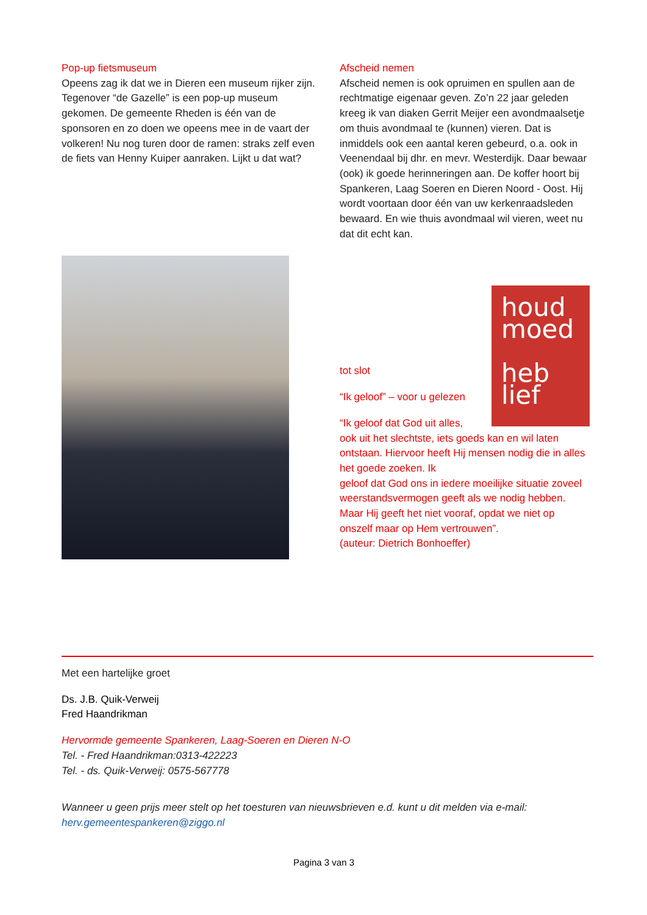Pop-up fietsmuseum
Opeens zag ik dat we in Dieren een museum rijker zijn. Tegenover “de Gazelle” is een pop-up museum gekomen. De gemeente Rheden is één van de sponsoren en zo doen we opeens mee in de vaart der volkeren! Nu nog turen door de ramen: straks zelf even de fiets van Henny Kuiper aanraken. Lijkt u dat wat?
Afscheid nemen
Afscheid nemen is ook opruimen en spullen aan de rechtmatige eigenaar geven. Zo’n 22 jaar geleden kreeg ik van diaken Gerrit Meijer een avondmaalsetje om thuis avondmaal te (kunnen) vieren. Dat is inmiddels ook een aantal keren gebeurd, o.a. ook in Veenendaal bij dhr. en mevr. Westerdijk. Daar bewaar (ook) ik goede herinneringen aan. De koffer hoort bij Spankeren, Laag Soeren en Dieren Noord - Oost. Hij wordt voortaan door één van uw kerkenraadsleden bewaard. En wie thuis avondmaal wil vieren, weet nu dat dit echt kan.
houd
moed
heb
lief
tot slot
“Ik geloof” – voor u gelezen
“Ik geloof dat God uit alles,
ook uit het slechtste, iets goeds kan en wil laten ontstaan. Hiervoor heeft Hij mensen nodig die in alles het goede zoeken. Ik
geloof dat God ons in iedere moeilijke situatie zoveel weerstandsvermogen geeft als we nodig hebben. Maar Hij geeft het niet vooraf, opdat we niet op onszelf maar op Hem vertrouwen”.
(auteur: Dietrich Bonhoeffer)
Met een hartelijke groet
Ds. J.B. Quik-Verweij
Fred Haandrikman
Hervormde gemeente Spankeren, Laag-Soeren en Dieren N-O
Tel. - Fred Haandrikman:0313-422223
Tel. - ds. Quik-Verweij: 0575-567778
Wanneer u geen prijs meer stelt op het toesturen van nieuwsbrieven e.d. kunt u dit melden via e-mail: herv.gemeentespankeren@ziggo.nl
Pagina 3 van 3